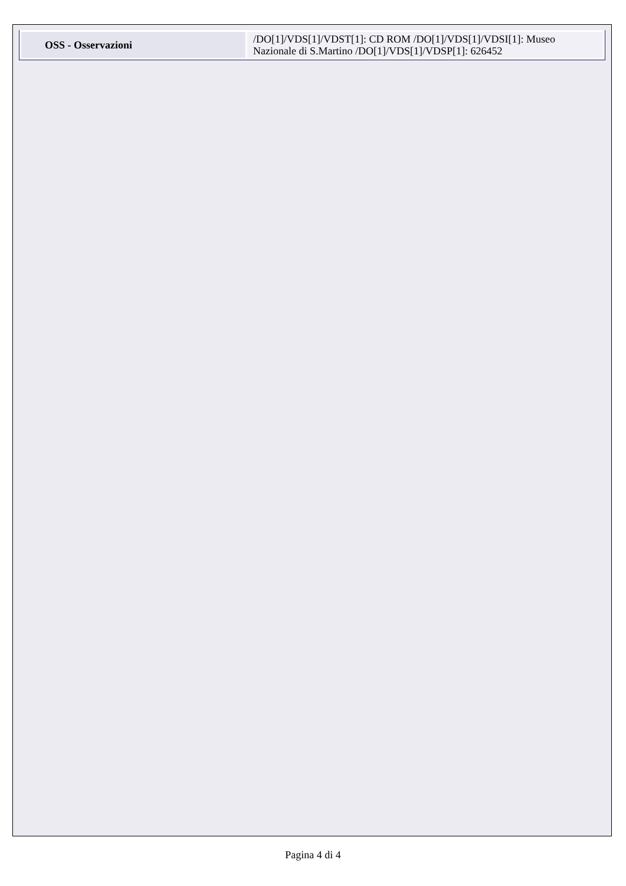| OSS - Osservazioni | /DO[1]/VDS[1]/VDST[1]: CD ROM /DO[1]/VDS[1]/VDSI[1]: Museo Nazionale di S.Martino /DO[1]/VDS[1]/VDSP[1]: 626452 |
Pagina 4 di 4